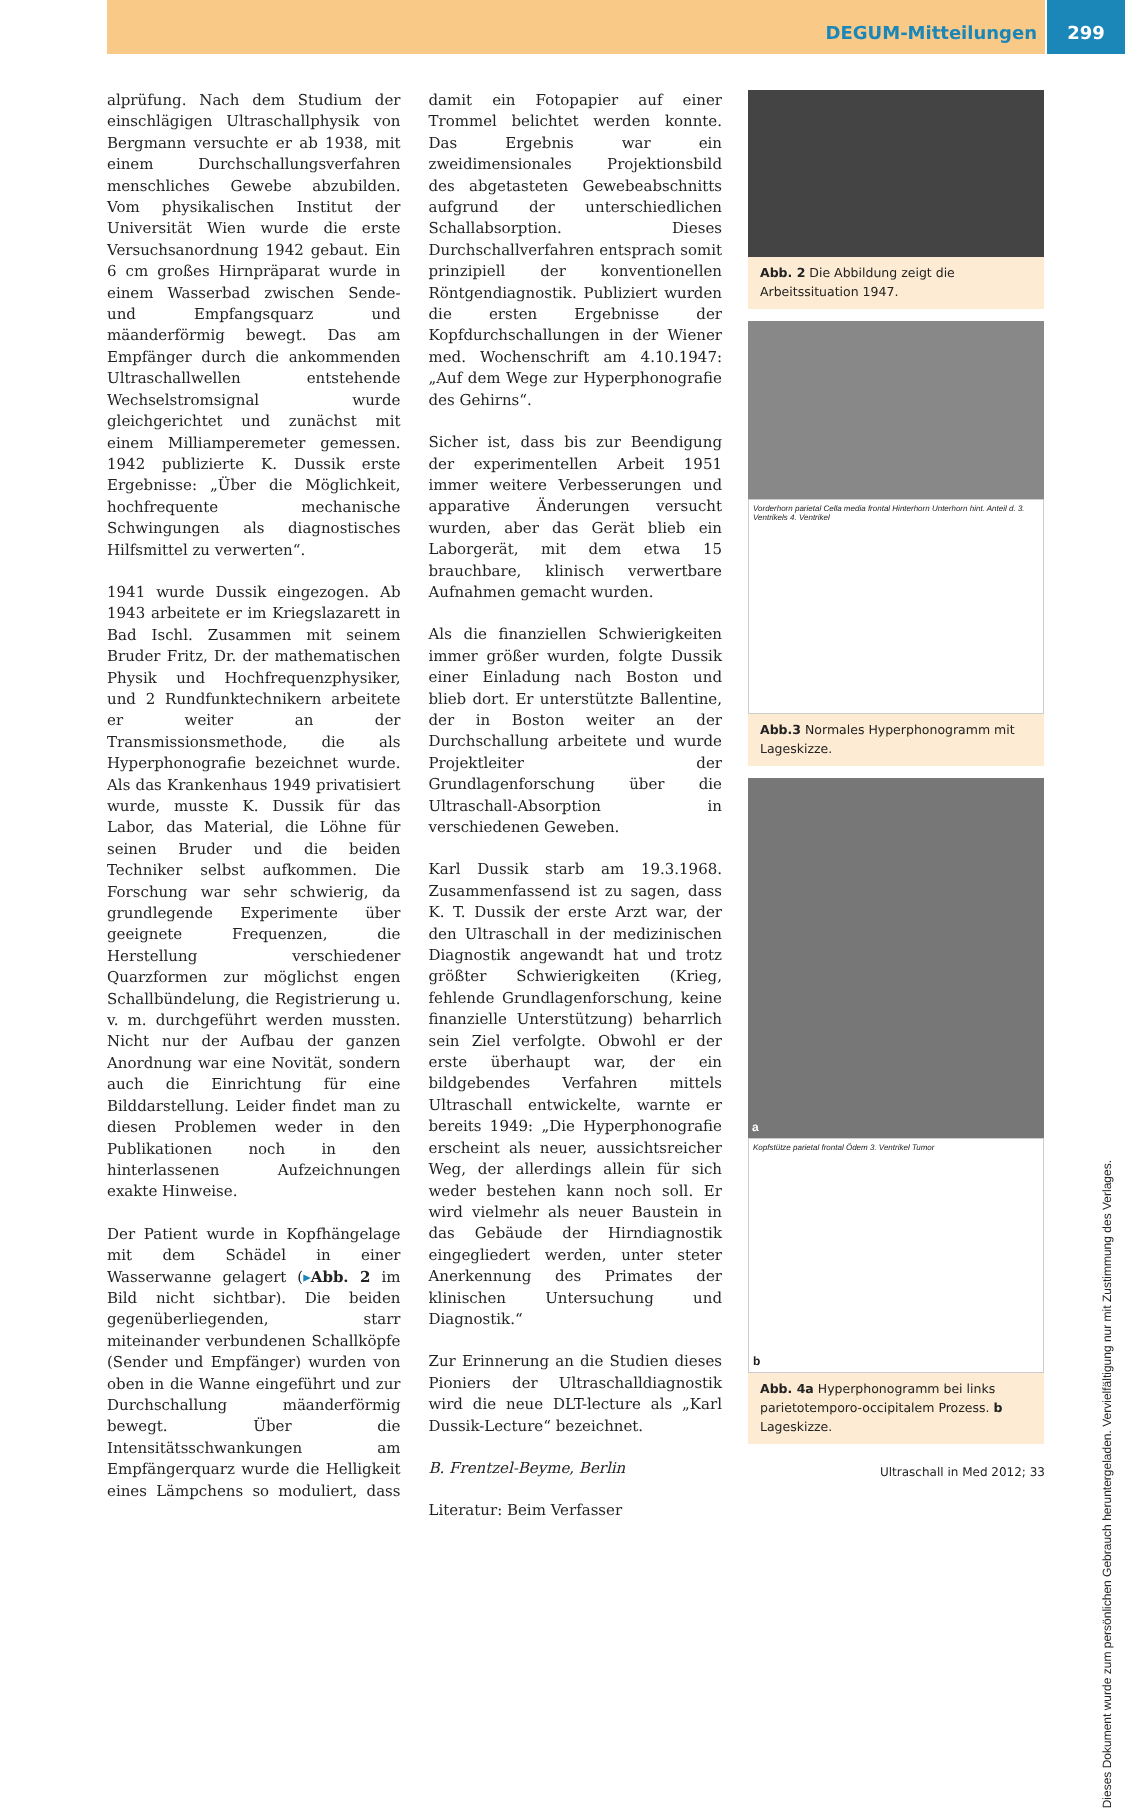DEGUM-Mitteilungen 299
alprüfung. Nach dem Studium der einschlägigen Ultraschallphysik von Bergmann versuchte er ab 1938, mit einem Durchschallungsverfahren menschliches Gewebe abzubilden. Vom physikalischen Institut der Universität Wien wurde die erste Versuchsanordnung 1942 gebaut. Ein 6 cm großes Hirnpräparat wurde in einem Wasserbad zwischen Sende- und Empfangsquarz und mäanderförmig bewegt. Das am Empfänger durch die ankommenden Ultraschallwellen entstehende Wechselstromsignal wurde gleichgerichtet und zunächst mit einem Milliamperemeter gemessen. 1942 publizierte K. Dussik erste Ergebnisse: „Über die Möglichkeit, hochfrequente mechanische Schwingungen als diagnostisches Hilfsmittel zu verwerten“.
1941 wurde Dussik eingezogen. Ab 1943 arbeitete er im Kriegslazarett in Bad Ischl. Zusammen mit seinem Bruder Fritz, Dr. der mathematischen Physik und Hochfrequenzphysiker, und 2 Rundfunktechnikern arbeitete er weiter an der Transmissionsmethode, die als Hyperphonografie bezeichnet wurde. Als das Krankenhaus 1949 privatisiert wurde, musste K. Dussik für das Labor, das Material, die Löhne für seinen Bruder und die beiden Techniker selbst aufkommen. Die Forschung war sehr schwierig, da grundlegende Experimente über geeignete Frequenzen, die Herstellung verschiedener Quarzformen zur möglichst engen Schallbündelung, die Registrierung u. v. m. durchgeführt werden mussten. Nicht nur der Aufbau der ganzen Anordnung war eine Novität, sondern auch die Einrichtung für eine Bilddarstellung. Leider findet man zu diesen Problemen weder in den Publikationen noch in den hinterlassenen Aufzeichnungen exakte Hinweise.
Der Patient wurde in Kopfhängelage mit dem Schädel in einer Wasserwanne gelagert (▸Abb. 2 im Bild nicht sichtbar). Die beiden gegenüberliegenden, starr miteinander verbundenen Schallköpfe (Sender und Empfänger) wurden von oben in die Wanne eingeführt und zur Durchschallung mäanderförmig bewegt. Über die Intensitätsschwankungen am Empfängerquarz wurde die Helligkeit eines Lämpchens so moduliert, dass damit ein Fotopapier auf einer Trommel belichtet werden konnte. Das Ergebnis war ein zweidimensionales Projektionsbild des abgetasteten Gewebeabschnitts aufgrund der unterschiedlichen Schallabsorption. Dieses Durchschallverfahren entsprach somit prinzipiell der konventionellen Röntgendiagnostik. Publiziert wurden die ersten Ergebnisse der Kopfdurchschallungen in der Wiener med. Wochenschrift am 4.10.1947: „Auf dem Wege zur Hyperphonografie des Gehirns“.
Sicher ist, dass bis zur Beendigung der experimentellen Arbeit 1951 immer weitere Verbesserungen und apparative Änderungen versucht wurden, aber das Gerät blieb ein Laborgerät, mit dem etwa 15 brauchbare, klinisch verwertbare Aufnahmen gemacht wurden.
Als die finanziellen Schwierigkeiten immer größer wurden, folgte Dussik einer Einladung nach Boston und blieb dort. Er unterstützte Ballentine, der in Boston weiter an der Durchschallung arbeitete und wurde Projektleiter der Grundlagenforschung über die Ultraschall-Absorption in verschiedenen Geweben.
Karl Dussik starb am 19.3.1968. Zusammenfassend ist zu sagen, dass K. T. Dussik der erste Arzt war, der den Ultraschall in der medizinischen Diagnostik angewandt hat und trotz größter Schwierigkeiten (Krieg, fehlende Grundlagenforschung, keine finanzielle Unterstützung) beharrlich sein Ziel verfolgte. Obwohl er der erste überhaupt war, der ein bildgebendes Verfahren mittels Ultraschall entwickelte, warnte er bereits 1949: „Die Hyperphonografie erscheint als neuer, aussichtsreicher Weg, der allerdings allein für sich weder bestehen kann noch soll. Er wird vielmehr als neuer Baustein in das Gebäude der Hirndiagnostik eingegliedert werden, unter steter Anerkennung des Primates der klinischen Untersuchung und Diagnostik.“
Zur Erinnerung an die Studien dieses Pioniers der Ultraschalldiagnostik wird die neue DLT-lecture als „Karl Dussik-Lecture“ bezeichnet.
B. Frentzel-Beyme, Berlin
Literatur: Beim Verfasser
Abb. 2 Die Abbildung zeigt die Arbeitssituation 1947.
Vorderhorn parietal Cella media frontal Hinterhorn Unterhorn hint. Anteil d. 3. Ventrikels 4. Ventrikel
Abb.3 Normales Hyperphonogramm mit Lageskizze.
a
Kopfstütze parietal frontal Ödem 3. Ventrikel Tumor
b
Abb. 4a Hyperphonogramm bei links parietotemporo-occipitalem Prozess. b Lageskizze.
Dieses Dokument wurde zum persönlichen Gebrauch heruntergeladen. Vervielfältigung nur mit Zustimmung des Verlages.
Ultraschall in Med 2012; 33